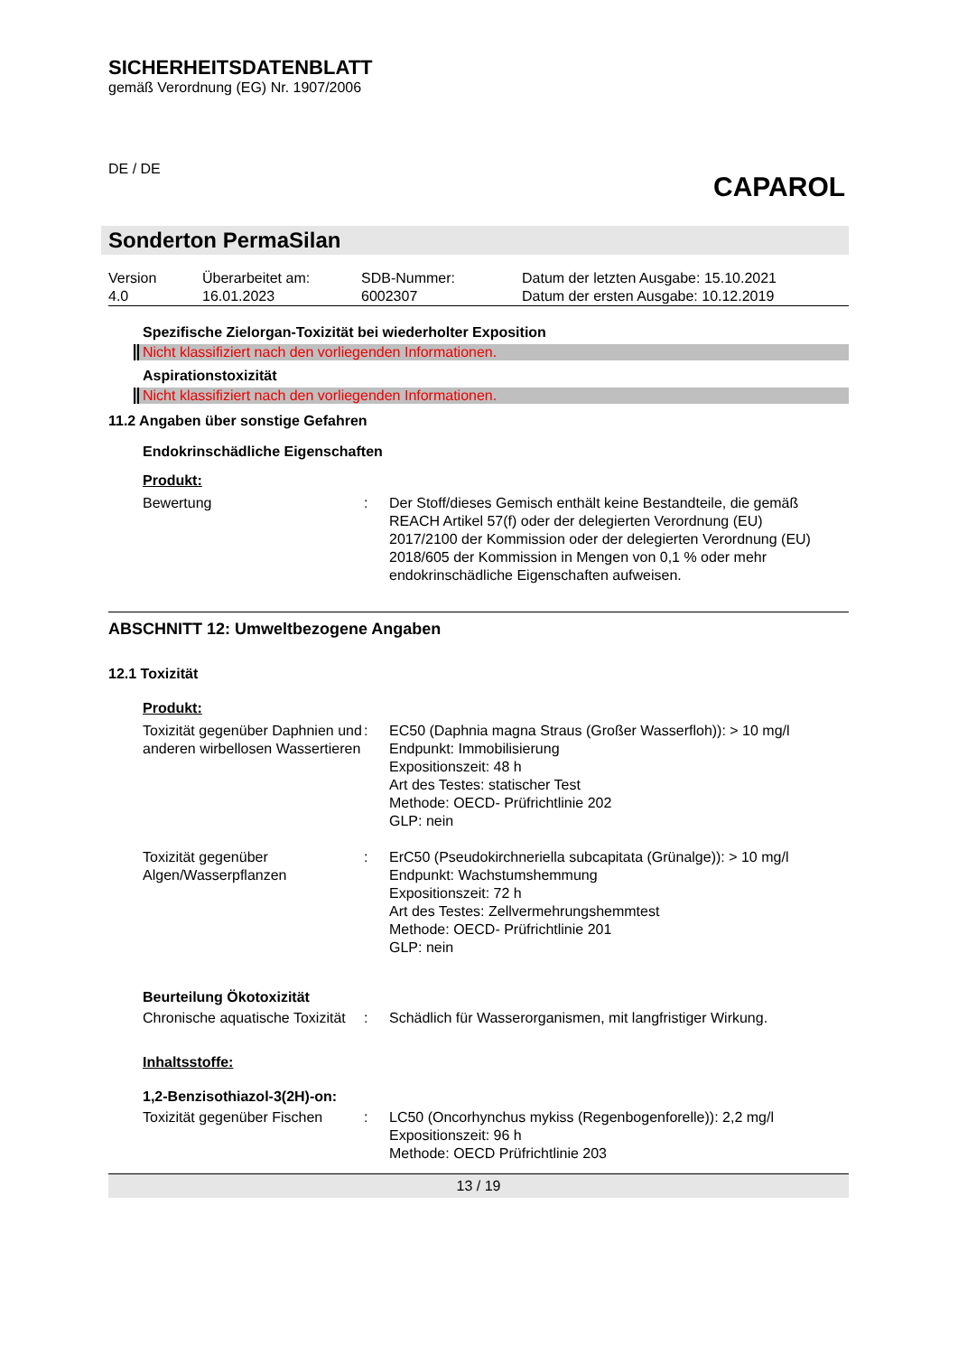SICHERHEITSDATENBLATT
gemäß Verordnung (EG) Nr. 1907/2006
DE / DE
CAPAROL
Sonderton PermaSilan
| Version 4.0 | Überarbeitet am: 16.01.2023 | SDB-Nummer: 6002307 | Datum der letzten Ausgabe: 15.10.2021 Datum der ersten Ausgabe: 10.12.2019 |
Spezifische Zielorgan-Toxizität bei wiederholter Exposition
Nicht klassifiziert nach den vorliegenden Informationen.
Aspirationstoxizität
Nicht klassifiziert nach den vorliegenden Informationen.
11.2 Angaben über sonstige Gefahren
Endokrinschädliche Eigenschaften
Produkt:
| Bewertung | : | Der Stoff/dieses Gemisch enthält keine Bestandteile, die gemäß REACH Artikel 57(f) oder der delegierten Verordnung (EU) 2017/2100 der Kommission oder der delegierten Verordnung (EU) 2018/605 der Kommission in Mengen von 0,1 % oder mehr endokrinschädliche Eigenschaften aufweisen. |
ABSCHNITT 12: Umweltbezogene Angaben
12.1 Toxizität
Produkt:
| Toxizität gegenüber Daphnien und anderen wirbellosen Wassertieren | : | EC50 (Daphnia magna Straus (Großer Wasserfloh)): > 10 mg/l Endpunkt: Immobilisierung Expositionszeit: 48 h Art des Testes: statischer Test Methode: OECD- Prüfrichtlinie 202 GLP: nein |
| Toxizität gegenüber Algen/Wasserpflanzen | : | ErC50 (Pseudokirchneriella subcapitata (Grünalge)): > 10 mg/l Endpunkt: Wachstumshemmung Expositionszeit: 72 h Art des Testes: Zellvermehrungshemmtest Methode: OECD- Prüfrichtlinie 201 GLP: nein |
Beurteilung Ökotoxizität
| Chronische aquatische Toxizität | : | Schädlich für Wasserorganismen, mit langfristiger Wirkung. |
Inhaltsstoffe:
1,2-Benzisothiazol-3(2H)-on:
| Toxizität gegenüber Fischen | : | LC50 (Oncorhynchus mykiss (Regenbogenforelle)): 2,2 mg/l Expositionszeit: 96 h Methode: OECD Prüfrichtlinie 203 |
13 / 19